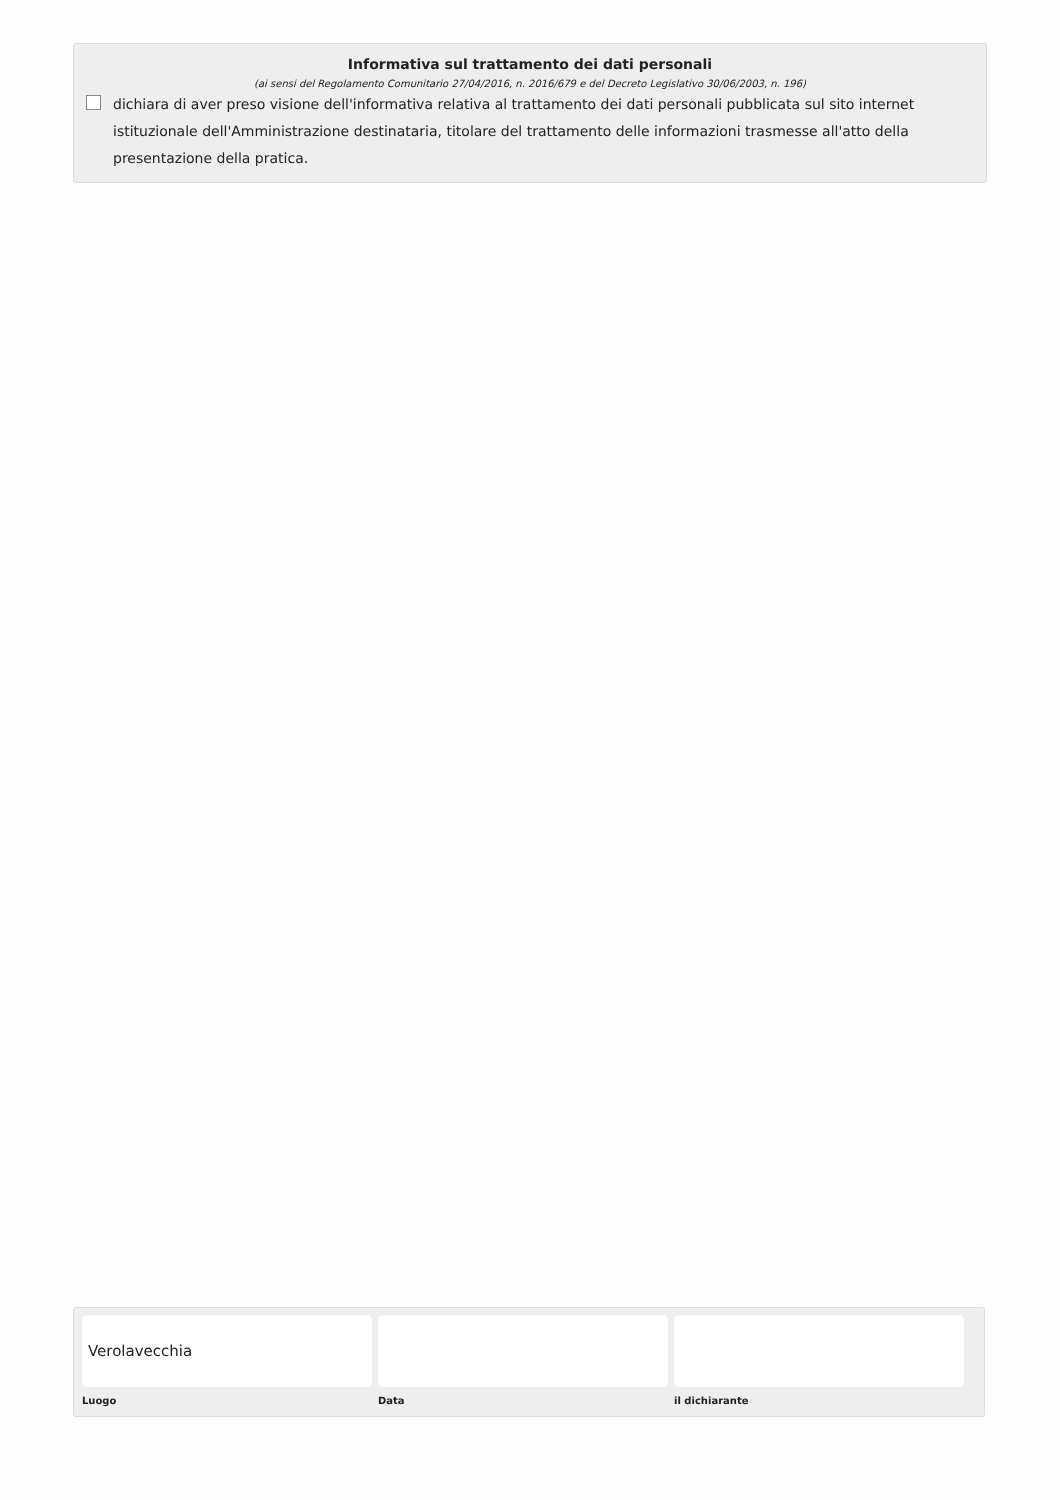Informativa sul trattamento dei dati personali
(ai sensi del Regolamento Comunitario 27/04/2016, n. 2016/679 e del Decreto Legislativo 30/06/2003, n. 196)
dichiara di aver preso visione dell'informativa relativa al trattamento dei dati personali pubblicata sul sito internet istituzionale dell'Amministrazione destinataria, titolare del trattamento delle informazioni trasmesse all'atto della presentazione della pratica.
Verolavecchia
Luogo
Data il dichiarante